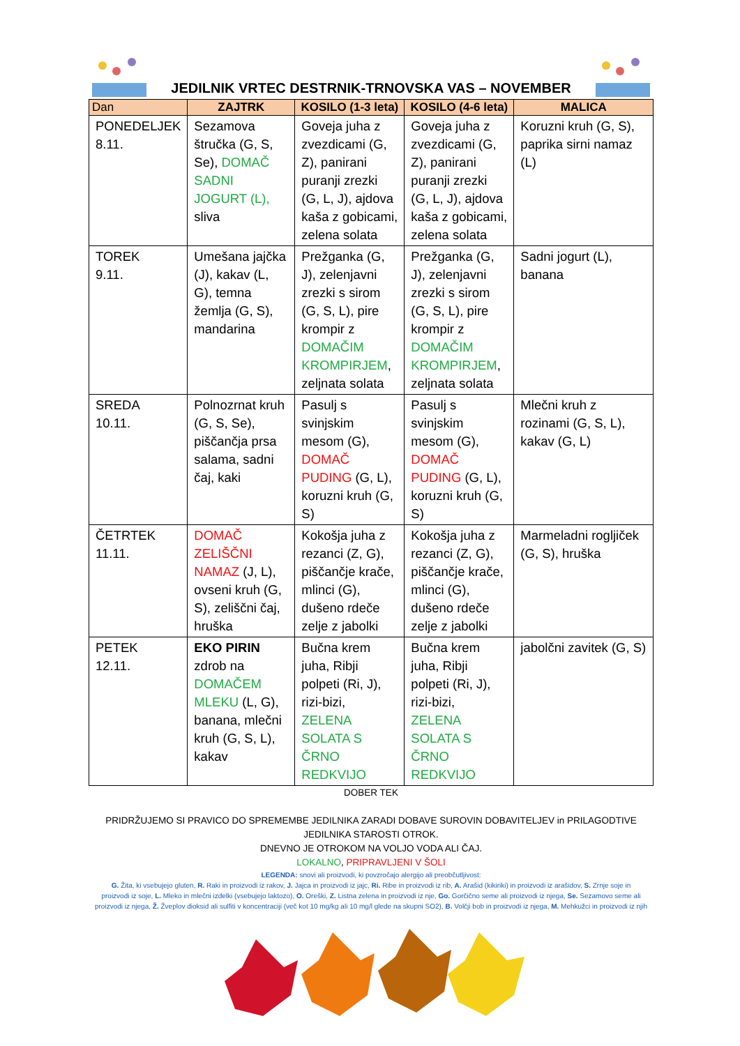JEDILNIK VRTEC DESTRNIK-TRNOVSKA VAS – NOVEMBER
| Dan | ZAJTRK | KOSILO (1-3 leta) | KOSILO (4-6 leta) | MALICA |
| --- | --- | --- | --- | --- |
| PONEDELJEK 8.11. | Sezamova štručka (G, S, Se), DOMAČ SADNI JOGURT (L), sliva | Goveja juha z zvezdicami (G, Z), panirani puranji zrezki (G, L, J), ajdova kaša z gobicami, zelena solata | Goveja juha z zvezdicami (G, Z), panirani puranji zrezki (G, L, J), ajdova kaša z gobicami, zelena solata | Koruzni kruh (G, S), paprika sirni namaz (L) |
| TOREK 9.11. | Umešana jajčka (J), kakav (L, G), temna žemlja (G, S), mandarina | Prežganka (G, J), zelenjavni zrezki s sirom (G, S, L), pire krompir z DOMAČIM KROMPIRJEM , zeljnata solata | Prežganka (G, J), zelenjavni zrezki s sirom (G, S, L), pire krompir z DOMAČIM KROMPIRJEM , zeljnata solata | Sadni jogurt (L), banana |
| SREDA 10.11. | Polnozrnat kruh (G, S, Se), piščančja prsa salama, sadni čaj, kaki | Pasulj s svinjskim mesom (G), DOMAČ PUDING (G, L), koruzni kruh (G, S) | Pasulj s svinjskim mesom (G), DOMAČ PUDING (G, L), koruzni kruh (G, S) | Mlečni kruh z rozinami (G, S, L), kakav (G, L) |
| ČETRTEK 11.11. | DOMAČ ZELIŠČNI NAMAZ (J, L), ovseni kruh (G, S), zeliščni čaj, hruška | Kokošja juha z rezanci (Z, G), piščančje krače, mlinci (G), dušeno rdeče zelje z jabolki | Kokošja juha z rezanci (Z, G), piščančje krače, mlinci (G), dušeno rdeče zelje z jabolki | Marmeladni rogljiček (G, S), hruška |
| PETEK 12.11. | EKO PIRIN zdrob na DOMAČEM MLEKU (L, G), banana, mlečni kruh (G, S, L), kakav | Bučna krem juha, Ribji polpeti (Ri, J), rizi-bizi, ZELENA SOLATA S ČRNO REDKVIJO | Bučna krem juha, Ribji polpeti (Ri, J), rizi-bizi, ZELENA SOLATA S ČRNO REDKVIJO | jabolčni zavitek (G, S) |
DOBER TEK
PRIDRŽUJEMO SI PRAVICO DO SPREMEMBE JEDILNIKA ZARADI DOBAVE SUROVIN DOBAVITELJEV in PRILAGODTIVE JEDILNIKA STAROSTI OTROK.
DNEVNO JE OTROKOM NA VOLJO VODA ALI ČAJ.
LOKALNO, PRIPRAVLJENI V ŠOLI
LEGENDA: snovi ali proizvodi, ki povzročajo alergijo ali preobčutljivost:
G. Žita, ki vsebujejo gluten, R. Raki in proizvodi iz rakov, J. Jajca in proizvodi iz jajc, Ri. Ribe in proizvodi iz rib, A. Arašid (kikiriki) in proizvodi iz arašidov, S. Zrnje soje in
proizvodi iz soje, L. Mleko in mlečni izdelki (vsebujejo laktozo), O. Oreški, Z. Listna zelena in proizvodi iz nje, Go. Gorčično seme ali proizvodi iz njega, Se. Sezamovo seme ali proizvodi iz njega, Ž. Žveplov dioksid ali sulfiti v koncentraciji (več kot 10 mg/kg ali 10 mg/l glede na skupni SO2), B. Volčji bob in proizvodi iz njega, M. Mehkužci in proizvodi iz njih